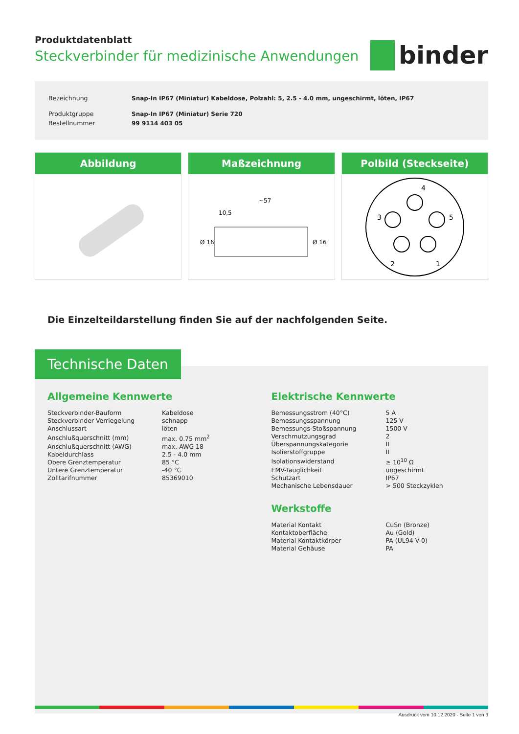Produktdatenblatt
Steckverbinder für medizinische Anwendungen
binder
| Bezeichnung | Snap-In IP67 (Miniatur) Kabeldose, Polzahl: 5, 2.5 - 4.0 mm, ungeschirmt, löten, IP67 |
| Produktgruppe | Snap-In IP67 (Miniatur) Serie 720 |
| Bestellnummer | 99 9114 403 05 |
Abbildung Maßzeichnung
~57
10,5
Ø 16
Ø 16
Polbild (Steckseite)
4
3
5
2
1
Die Einzelteildarstellung finden Sie auf der nachfolgenden Seite.
Technische Daten
Allgemeine Kennwerte
| Steckverbinder-Bauform | Kabeldose |
| Steckverbinder Verriegelung | schnapp |
| Anschlussart | löten |
| Anschlußquerschnitt (mm) | max. 0.75 mm<sup>2</sup> |
| Anschlußquerschnitt (AWG) | max. AWG 18 |
| Kabeldurchlass | 2.5 - 4.0 mm |
| Obere Grenztemperatur | 85 °C |
| Untere Grenztemperatur | -40 °C |
| Zolltarifnummer | 85369010 |
Elektrische Kennwerte
| Bemessungsstrom (40°C) | 5 A |
| Bemessungsspannung | 125 V |
| Bemessungs-Stoßspannung | 1500 V |
| Verschmutzungsgrad | 2 |
| Überspannungskategorie | II |
| Isolierstoffgruppe | II |
| Isolationswiderstand | ≥ 10<sup>10</sup> Ω |
| EMV-Tauglichkeit | ungeschirmt |
| Schutzart | IP67 |
| Mechanische Lebensdauer | > 500 Steckzyklen |
Werkstoffe
| Material Kontakt | CuSn (Bronze) |
| Kontaktoberfläche | Au (Gold) |
| Material Kontaktkörper | PA (UL94 V-0) |
| Material Gehäuse | PA |
Ausdruck vom 10.12.2020 - Seite 1 von 3